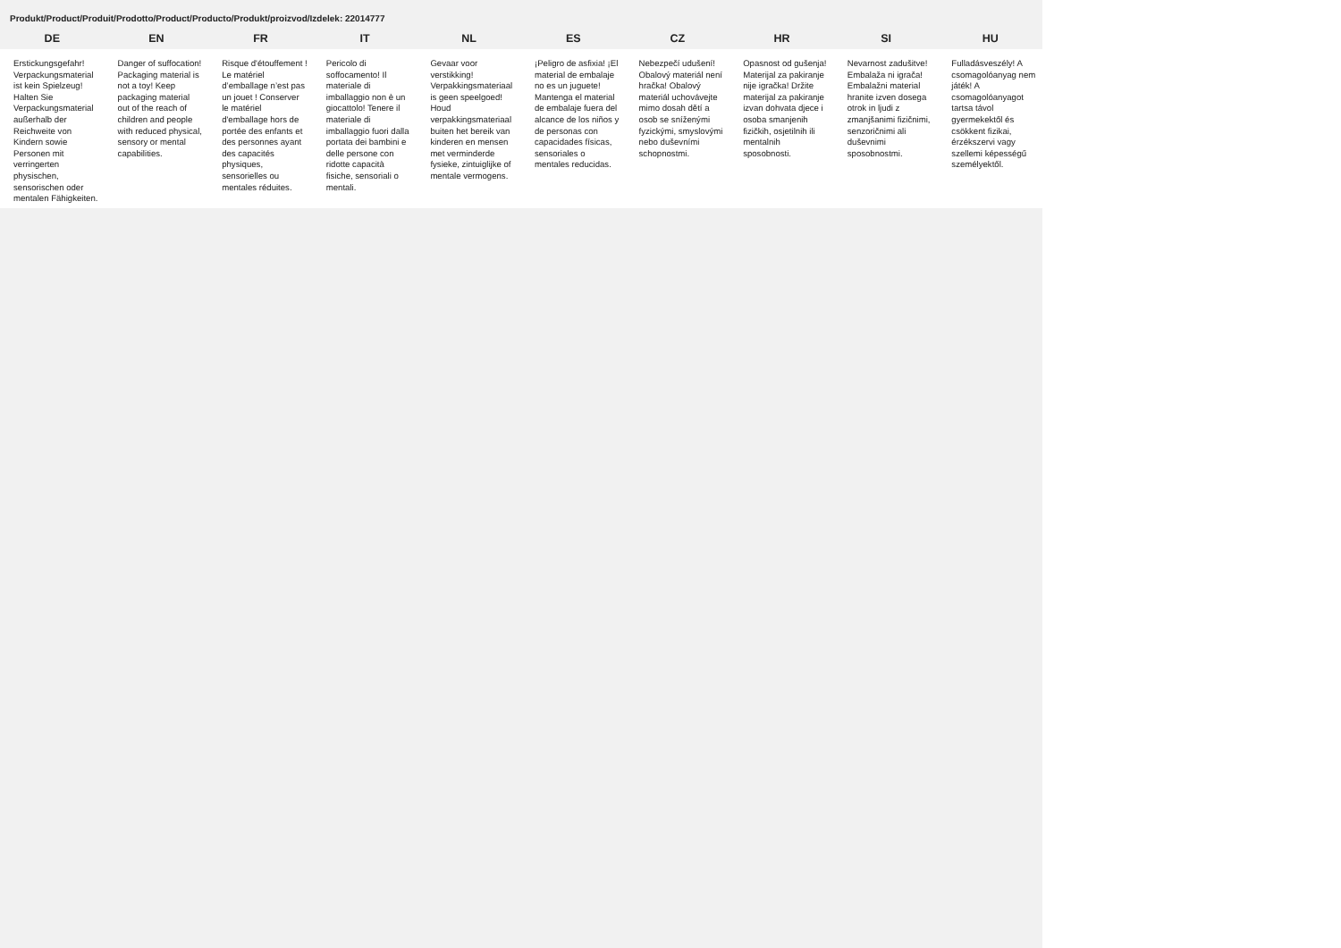Produkt/Product/Produit/Prodotto/Product/Producto/Produkt/proizvod/Izdelek: 22014777
| DE | EN | FR | IT | NL | ES | CZ | HR | SI | HU |
| --- | --- | --- | --- | --- | --- | --- | --- | --- | --- |
| Erstickungsgefahr! Verpackungsmaterial ist kein Spielzeug! Halten Sie Verpackungsmaterial außerhalb der Reichweite von Kindern sowie Personen mit verringerten physischen, sensorischen oder mentalen Fähigkeiten. | Danger of suffocation! Packaging material is not a toy! Keep packaging material out of the reach of children and people with reduced physical, sensory or mental capabilities. | Risque d'étouffement ! Le matériel d’emballage n’est pas un jouet ! Conserver le matériel d'emballage hors de portée des enfants et des personnes ayant des capacités physiques, sensorielles ou mentales réduites. | Pericolo di soffocamento! Il materiale di imballaggio non è un giocattolo! Tenere il materiale di imballaggio fuori dalla portata dei bambini e delle persone con ridotte capacità fisiche, sensoriali o mentali. | Gevaar voor verstikking! Verpakkingsmateriaal is geen speelgoed! Houd verpakkingsmateriaal buiten het bereik van kinderen en mensen met verminderde fysieke, zintuiglijke of mentale vermogens. | ¡Peligro de asfixia! ¡El material de embalaje no es un juguete! Mantenga el material de embalaje fuera del alcance de los niños y de personas con capacidades físicas, sensoriales o mentales reducidas. | Nebezpečí udušení! Obalový materiál není hračka! Obalový materiál uchovávejte mimo dosah dětí a osob se sníženými fyzickými, smyslovými nebo duševními schopnostmi. | Opasnost od gušenja! Materijal za pakiranje nije igračka! Držite materijal za pakiranje izvan dohvata djece i osoba smanjenih fizičkih, osjetilnih ili mentalnih sposobnosti. | Nevarnost zadušitve! Embalaža ni igrača! Embalažni material hranite izven dosega otrok in ljudi z zmanjšanimi fizičnimi, senzoričnimi ali duševnimi sposobnostmi. | Fulladásveszély! A csomagolóanyag nem játék! A csomagolóanyagot tartsa távol gyermekektől és csökkent fizikai, érzékszervi vagy szellemi képességű személyektől. |